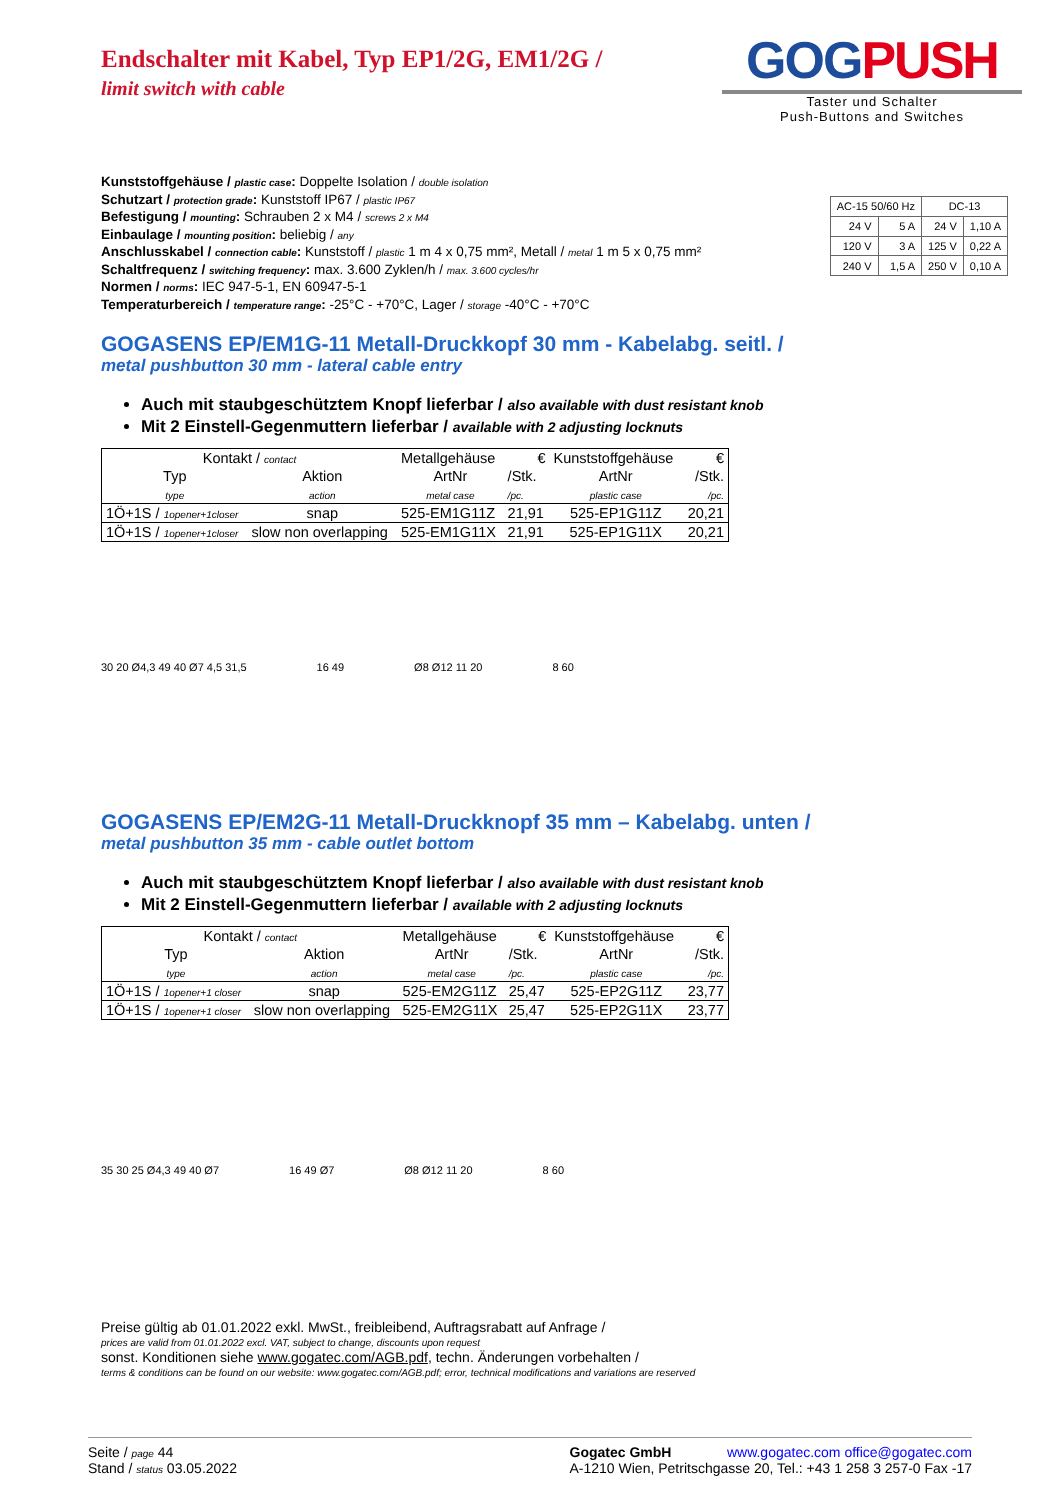Endschalter mit Kabel, Typ EP1/2G, EM1/2G /
limit switch with cable
GOGPUSH
Taster und Schalter
Push-Buttons and Switches
Kunststoffgehäuse / plastic case: Doppelte Isolation / double isolation
Schutzart / protection grade: Kunststoff IP67 / plastic IP67
Befestigung / mounting: Schrauben 2 x M4 / screws 2 x M4
Einbaulage / mounting position: beliebig / any
Anschlusskabel / connection cable: Kunststoff / plastic 1 m 4 x 0,75 mm², Metall / metal 1 m 5 x 0,75 mm²
Schaltfrequenz / switching frequency: max. 3.600 Zyklen/h / max. 3.600 cycles/hr
Normen / norms: IEC 947-5-1, EN 60947-5-1
Temperaturbereich / temperature range: -25°C - +70°C, Lager / storage -40°C - +70°C
| AC-15 50/60 Hz | | DC-13 | |
| 24 V | 5 A | 24 V | 1,10 A |
| 120 V | 3 A | 125 V | 0,22 A |
| 240 V | 1,5 A | 250 V | 0,10 A |
GOGASENS EP/EM1G-11 Metall-Druckkopf 30 mm - Kabelabg. seitl. /
metal pushbutton 30 mm - lateral cable entry
Auch mit staubgeschütztem Knopf lieferbar / also available with dust resistant knob
Mit 2 Einstell-Gegenmuttern lieferbar / available with 2 adjusting locknuts
| Kontakt / contact | | Metallgehäuse | € | Kunststoffgehäuse | € |
| Typ | Aktion | ArtNr | /Stk. | ArtNr | /Stk. |
| type | action | metal case | /pc. | plastic case | /pc. |
| 1Ö+1S / 1opener+1closer | snap | 525-EM1G11Z | 21,91 | 525-EP1G11Z | 20,21 |
| 1Ö+1S / 1opener+1closer | slow non overlapping | 525-EM1G11X | 21,91 | 525-EP1G11X | 20,21 |
30 20 Ø4,3 49 40 Ø7 4,5 31,5 16 49 Ø8 Ø12 11 20 8 60
GOGASENS EP/EM2G-11 Metall-Druckknopf 35 mm – Kabelabg. unten /
metal pushbutton 35 mm - cable outlet bottom
Auch mit staubgeschütztem Knopf lieferbar / also available with dust resistant knob
Mit 2 Einstell-Gegenmuttern lieferbar / available with 2 adjusting locknuts
| Kontakt / contact | | Metallgehäuse | € | Kunststoffgehäuse | € |
| Typ | Aktion | ArtNr | /Stk. | ArtNr | /Stk. |
| type | action | metal case | /pc. | plastic case | /pc. |
| 1Ö+1S / 1opener+1 closer | snap | 525-EM2G11Z | 25,47 | 525-EP2G11Z | 23,77 |
| 1Ö+1S / 1opener+1 closer | slow non overlapping | 525-EM2G11X | 25,47 | 525-EP2G11X | 23,77 |
35 30 25 Ø4,3 49 40 Ø7 16 49 Ø7 Ø8 Ø12 11 20 8 60
Preise gültig ab 01.01.2022 exkl. MwSt., freibleibend, Auftragsrabatt auf Anfrage /
prices are valid from 01.01.2022 excl. VAT, subject to change, discounts upon request
sonst. Konditionen siehe www.gogatec.com/AGB.pdf, techn. Änderungen vorbehalten /
terms & conditions can be found on our website: www.gogatec.com/AGB.pdf; error, technical modifications and variations are reserved
Seite / page 44
Stand / status 03.05.2022
Gogatec GmbH
A-1210 Wien, Petritschgasse 20, Tel.: +43 1 258 3 257-0 Fax -17
www.gogatec.com office@gogatec.com